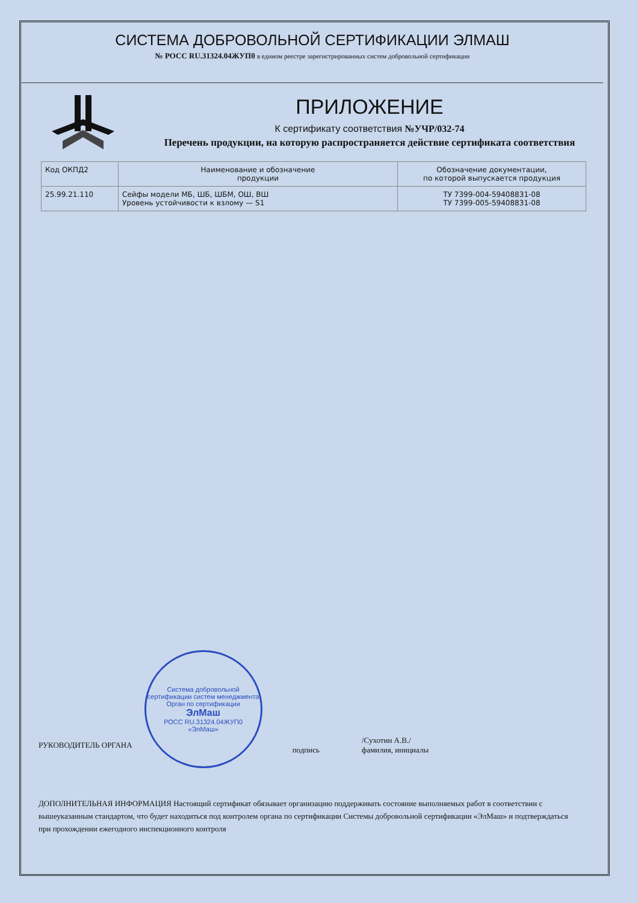СИСТЕМА ДОБРОВОЛЬНОЙ СЕРТИФИКАЦИИ ЭЛМАШ
№ РОСС RU.31324.04ЖУП0 в едином реестре зарегистрированных систем добровольной сертификации
ПРИЛОЖЕНИЕ
К сертификату соответствия №УЧР/032-74
Перечень продукции, на которую распространяется действие сертификата соответствия
| Код ОКПД2 | Наименование и обозначение продукции | Обозначение документации, по которой выпускается продукция |
| --- | --- | --- |
| 25.99.21.110 | Сейфы модели МБ, ШБ, ШБМ, ОШ, ВШ Уровень устойчивости к взлому — S1 | ТУ 7399-004-59408831-08 ТУ 7399-005-59408831-08 |
РУКОВОДИТЕЛЬ ОРГАНА
Система добровольной сертификации систем менеджмента
Орган по сертификации
ЭлМаш
РОСС RU.31324.04ЖУП0
«ЭлМаш»
подпись
/Сухотин А.В./
фамилия, инициалы
ДОПОЛНИТЕЛЬНАЯ ИНФОРМАЦИЯ Настоящий сертификат обязывает организацию поддерживать состояние выполняемых работ в соответствии с вышеуказанным стандартом, что будет находиться под контролем органа по сертификации Системы добровольной сертификации «ЭлМаш» и подтверждаться при прохождении ежегодного инспекционного контроля